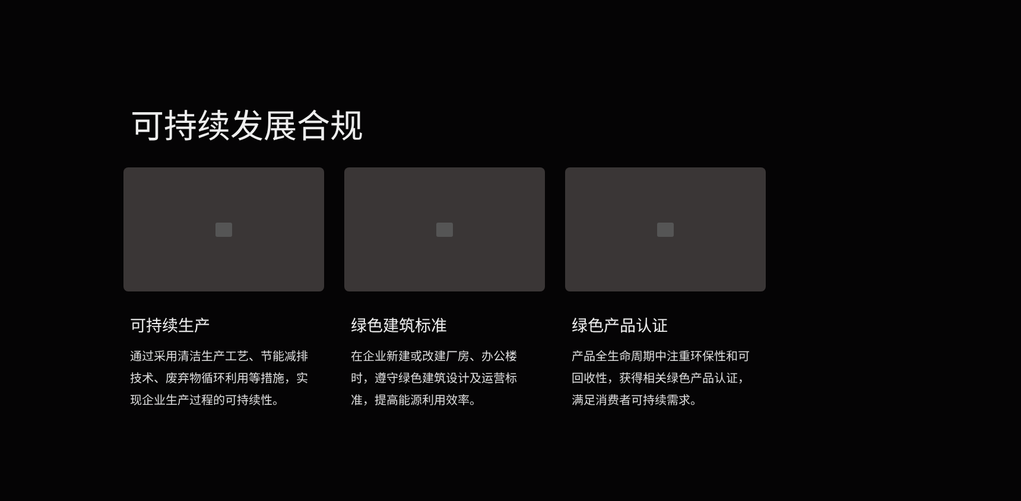可持续发展合规
可持续生产
通过采用清洁生产工艺、节能减排技术、废弃物循环利用等措施，实现企业生产过程的可持续性。
绿色建筑标准
在企业新建或改建厂房、办公楼时，遵守绿色建筑设计及运营标准，提高能源利用效率。
绿色产品认证
产品全生命周期中注重环保性和可回收性，获得相关绿色产品认证，满足消费者可持续需求。